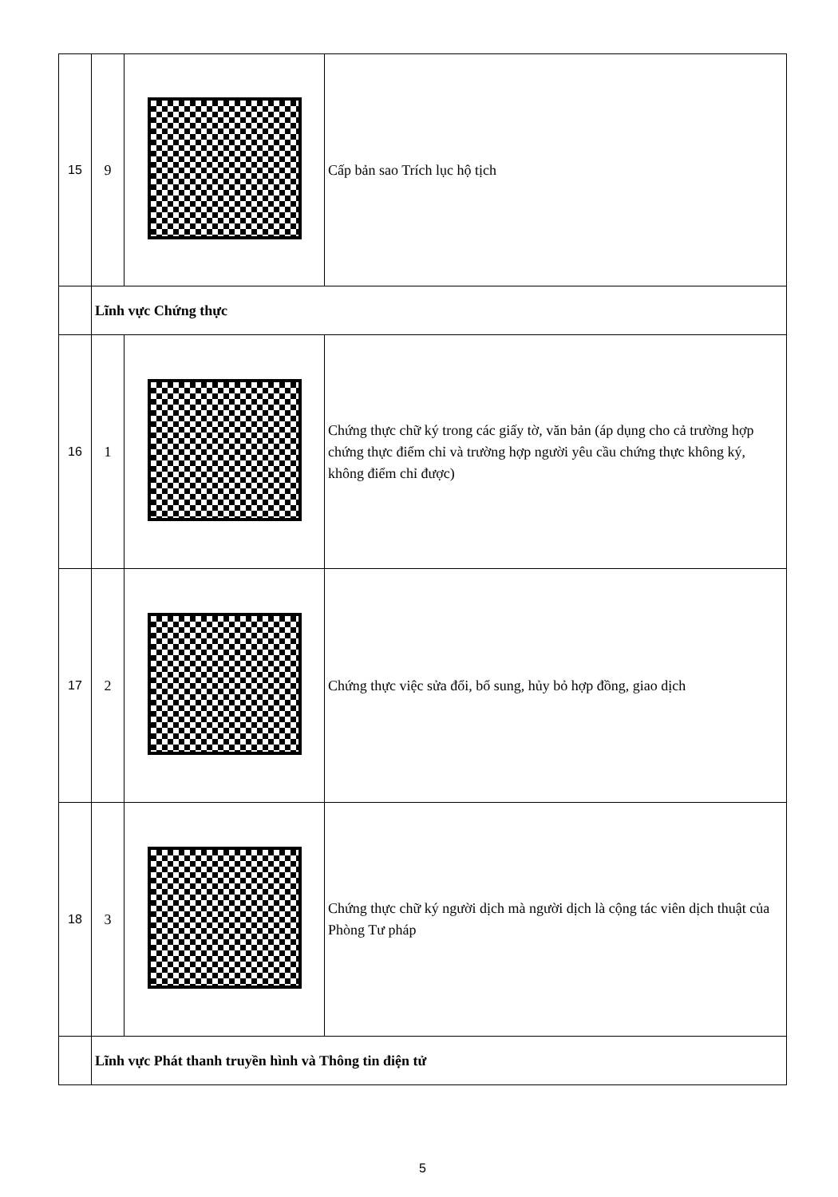| 15 | 9 | | Cấp bản sao Trích lục hộ tịch |
| | Lĩnh vực Chứng thực | | |
| 16 | 1 | | Chứng thực chữ ký trong các giấy tờ, văn bản (áp dụng cho cả trường hợp chứng thực điểm chỉ và trường hợp người yêu cầu chứng thực không ký, không điểm chỉ được) |
| 17 | 2 | | Chứng thực việc sửa đổi, bổ sung, hủy bỏ hợp đồng, giao dịch |
| 18 | 3 | | Chứng thực chữ ký người dịch mà người dịch là cộng tác viên dịch thuật của Phòng Tư pháp |
| | Lĩnh vực Phát thanh truyền hình và Thông tin điện tử | | |
5